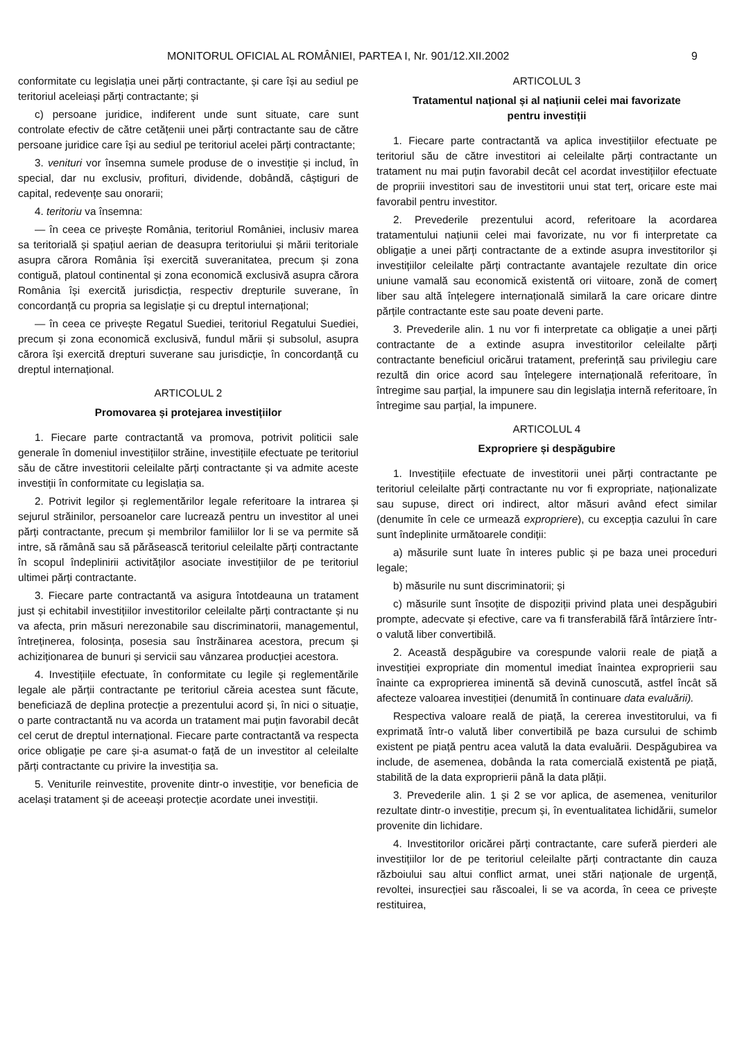MONITORUL OFICIAL AL ROMÂNIEI, PARTEA I, Nr. 901/12.XII.2002 9
conformitate cu legislația unei părți contractante, și care își au sediul pe teritoriul aceleiași părți contractante; și
c) persoane juridice, indiferent unde sunt situate, care sunt controlate efectiv de către cetățenii unei părți contractante sau de către persoane juridice care își au sediul pe teritoriul acelei părți contractante;
3. venituri vor însemna sumele produse de o investiție și includ, în special, dar nu exclusiv, profituri, dividende, dobândă, câștiguri de capital, redevențe sau onorarii;
4. teritoriu va însemna:
— în ceea ce privește România, teritoriul României, inclusiv marea sa teritorială și spațiul aerian de deasupra teritoriului și mării teritoriale asupra cărora România își exercită suveranitatea, precum și zona contiguă, platoul continental și zona economică exclusivă asupra cărora România își exercită jurisdicția, respectiv drepturile suverane, în concordanță cu propria sa legislație și cu dreptul internațional;
— în ceea ce privește Regatul Suediei, teritoriul Regatului Suediei, precum și zona economică exclusivă, fundul mării și subsolul, asupra cărora își exercită drepturi suverane sau jurisdicție, în concordanță cu dreptul internațional.
ARTICOLUL 2
Promovarea și protejarea investițiilor
1. Fiecare parte contractantă va promova, potrivit politicii sale generale în domeniul investițiilor străine, investițiile efectuate pe teritoriul său de către investitorii celeilalte părți contractante și va admite aceste investiții în conformitate cu legislația sa.
2. Potrivit legilor și reglementărilor legale referitoare la intrarea și sejurul străinilor, persoanelor care lucrează pentru un investitor al unei părți contractante, precum și membrilor familiilor lor li se va permite să intre, să rămână sau să părăsească teritoriul celeilalte părți contractante în scopul îndeplinirii activităților asociate investițiilor de pe teritoriul ultimei părți contractante.
3. Fiecare parte contractantă va asigura întotdeauna un tratament just și echitabil investițiilor investitorilor celeilalte părți contractante și nu va afecta, prin măsuri nerezonabile sau discriminatorii, managementul, întreținerea, folosința, posesia sau înstrăinarea acestora, precum și achiziționarea de bunuri și servicii sau vânzarea producției acestora.
4. Investițiile efectuate, în conformitate cu legile și reglementările legale ale părții contractante pe teritoriul căreia acestea sunt făcute, beneficiază de deplina protecție a prezentului acord și, în nici o situație, o parte contractantă nu va acorda un tratament mai puțin favorabil decât cel cerut de dreptul internațional. Fiecare parte contractantă va respecta orice obligație pe care și-a asumat-o față de un investitor al celeilalte părți contractante cu privire la investiția sa.
5. Veniturile reinvestite, provenite dintr-o investiție, vor beneficia de același tratament și de aceeași protecție acordate unei investiții.
ARTICOLUL 3
Tratamentul național și al națiunii celei mai favorizate
pentru investiții
1. Fiecare parte contractantă va aplica investițiilor efectuate pe teritoriul său de către investitori ai celeilalte părți contractante un tratament nu mai puțin favorabil decât cel acordat investițiilor efectuate de propriii investitori sau de investitorii unui stat terț, oricare este mai favorabil pentru investitor.
2. Prevederile prezentului acord, referitoare la acordarea tratamentului națiunii celei mai favorizate, nu vor fi interpretate ca obligație a unei părți contractante de a extinde asupra investitorilor și investițiilor celeilalte părți contractante avantajele rezultate din orice uniune vamală sau economică existentă ori viitoare, zonă de comerț liber sau altă înțelegere internațională similară la care oricare dintre părțile contractante este sau poate deveni parte.
3. Prevederile alin. 1 nu vor fi interpretate ca obligație a unei părți contractante de a extinde asupra investitorilor celeilalte părți contractante beneficiul oricărui tratament, preferință sau privilegiu care rezultă din orice acord sau înțelegere internațională referitoare, în întregime sau parțial, la impunere sau din legislația internă referitoare, în întregime sau parțial, la impunere.
ARTICOLUL 4
Expropriere și despăgubire
1. Investițiile efectuate de investitorii unei părți contractante pe teritoriul celeilalte părți contractante nu vor fi expropriate, naționalizate sau supuse, direct ori indirect, altor măsuri având efect similar (denumite în cele ce urmează expropriere), cu excepția cazului în care sunt îndeplinite următoarele condiții:
a) măsurile sunt luate în interes public și pe baza unei proceduri legale;
b) măsurile nu sunt discriminatorii; și
c) măsurile sunt însoțite de dispoziții privind plata unei despăgubiri prompte, adecvate și efective, care va fi transferabilă fără întârziere într-o valută liber convertibilă.
2. Această despăgubire va corespunde valorii reale de piață a investiției expropriate din momentul imediat înaintea exproprierii sau înainte ca exproprierea iminentă să devină cunoscută, astfel încât să afecteze valoarea investiției (denumită în continuare data evaluării).
Respectiva valoare reală de piață, la cererea investitorului, va fi exprimată într-o valută liber convertibilă pe baza cursului de schimb existent pe piață pentru acea valută la data evaluării. Despăgubirea va include, de asemenea, dobânda la rata comercială existentă pe piață, stabilită de la data exproprierii până la data plății.
3. Prevederile alin. 1 și 2 se vor aplica, de asemenea, veniturilor rezultate dintr-o investiție, precum și, în eventualitatea lichidării, sumelor provenite din lichidare.
4. Investitorilor oricărei părți contractante, care suferă pierderi ale investițiilor lor de pe teritoriul celeilalte părți contractante din cauza războiului sau altui conflict armat, unei stări naționale de urgență, revoltei, insurecției sau răscoalei, li se va acorda, în ceea ce privește restituirea,